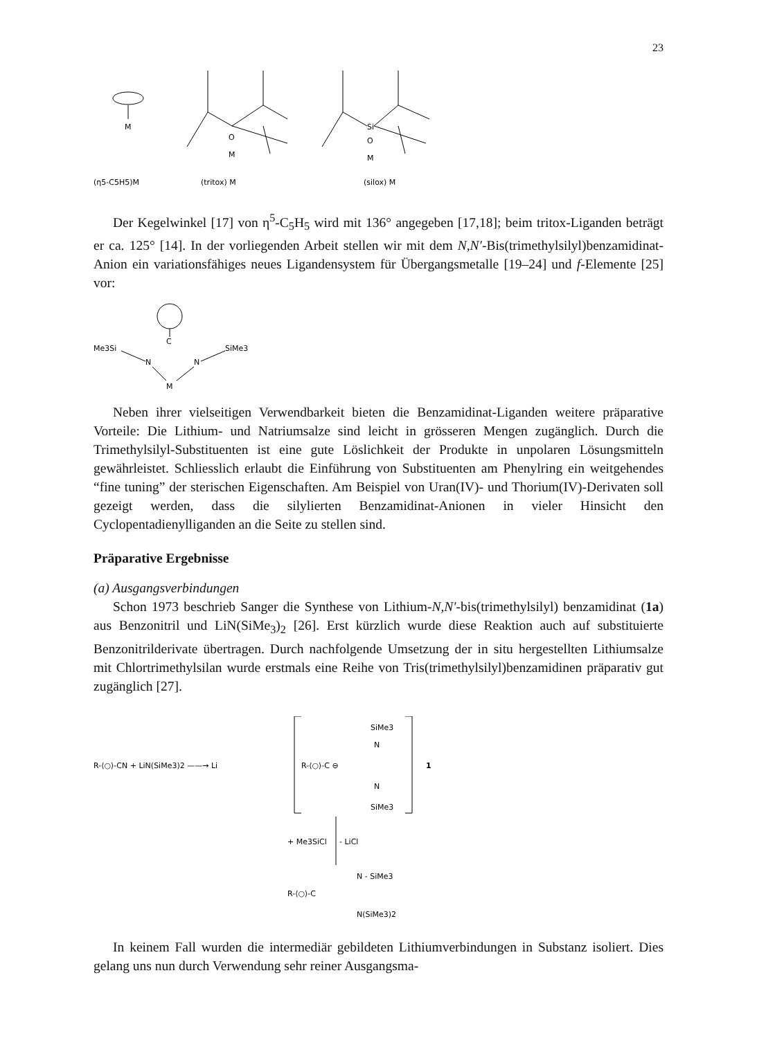23
M
O
M
Si
O
M
(η5-C5H5)M
(tritox) M
(silox) M
Der Kegelwinkel [17] von η<sup>5</sup>-C<sub>5</sub>H<sub>5</sub> wird mit 136° angegeben [17,18]; beim tritox-Liganden beträgt er ca. 125° [14]. In der vorliegenden Arbeit stellen wir mit dem N,N′-Bis(trimethylsilyl)benzamidinat-Anion ein variationsfähiges neues Ligandensystem für Übergangsmetalle [19–24] und f-Elemente [25] vor:
Me3Si
C
SiMe3
N
N
M
Neben ihrer vielseitigen Verwendbarkeit bieten die Benzamidinat-Liganden weitere präparative Vorteile: Die Lithium- und Natriumsalze sind leicht in grösseren Mengen zugänglich. Durch die Trimethylsilyl-Substituenten ist eine gute Löslichkeit der Produkte in unpolaren Lösungsmitteln gewährleistet. Schliesslich erlaubt die Einführung von Substituenten am Phenylring ein weitgehendes “fine tuning” der sterischen Eigenschaften. Am Beispiel von Uran(IV)- und Thorium(IV)-Derivaten soll gezeigt werden, dass die silylierten Benzamidinat-Anionen in vieler Hinsicht den Cyclopentadienylliganden an die Seite zu stellen sind.
Präparative Ergebnisse
(a) Ausgangsverbindungen
Schon 1973 beschrieb Sanger die Synthese von Lithium-N,N′-bis(trimethylsilyl) benzamidinat (1a) aus Benzonitril und LiN(SiMe<sub>3</sub>)<sub>2</sub> [26]. Erst kürzlich wurde diese Reaktion auch auf substituierte Benzonitrilderivate übertragen. Durch nachfolgende Umsetzung der in situ hergestellten Lithiumsalze mit Chlortrimethylsilan wurde erstmals eine Reihe von Tris(trimethylsilyl)benzamidinen präparativ gut zugänglich [27].
R-⟨○⟩-CN + LiN(SiMe3)2 ——→ Li
R-⟨○⟩-C ⊖
SiMe3
N
N
SiMe3
1
+ Me3SiCl
- LiCl
R-⟨○⟩-C
N - SiMe3
N(SiMe3)2
In keinem Fall wurden die intermediär gebildeten Lithiumverbindungen in Substanz isoliert. Dies gelang uns nun durch Verwendung sehr reiner Ausgangsma-